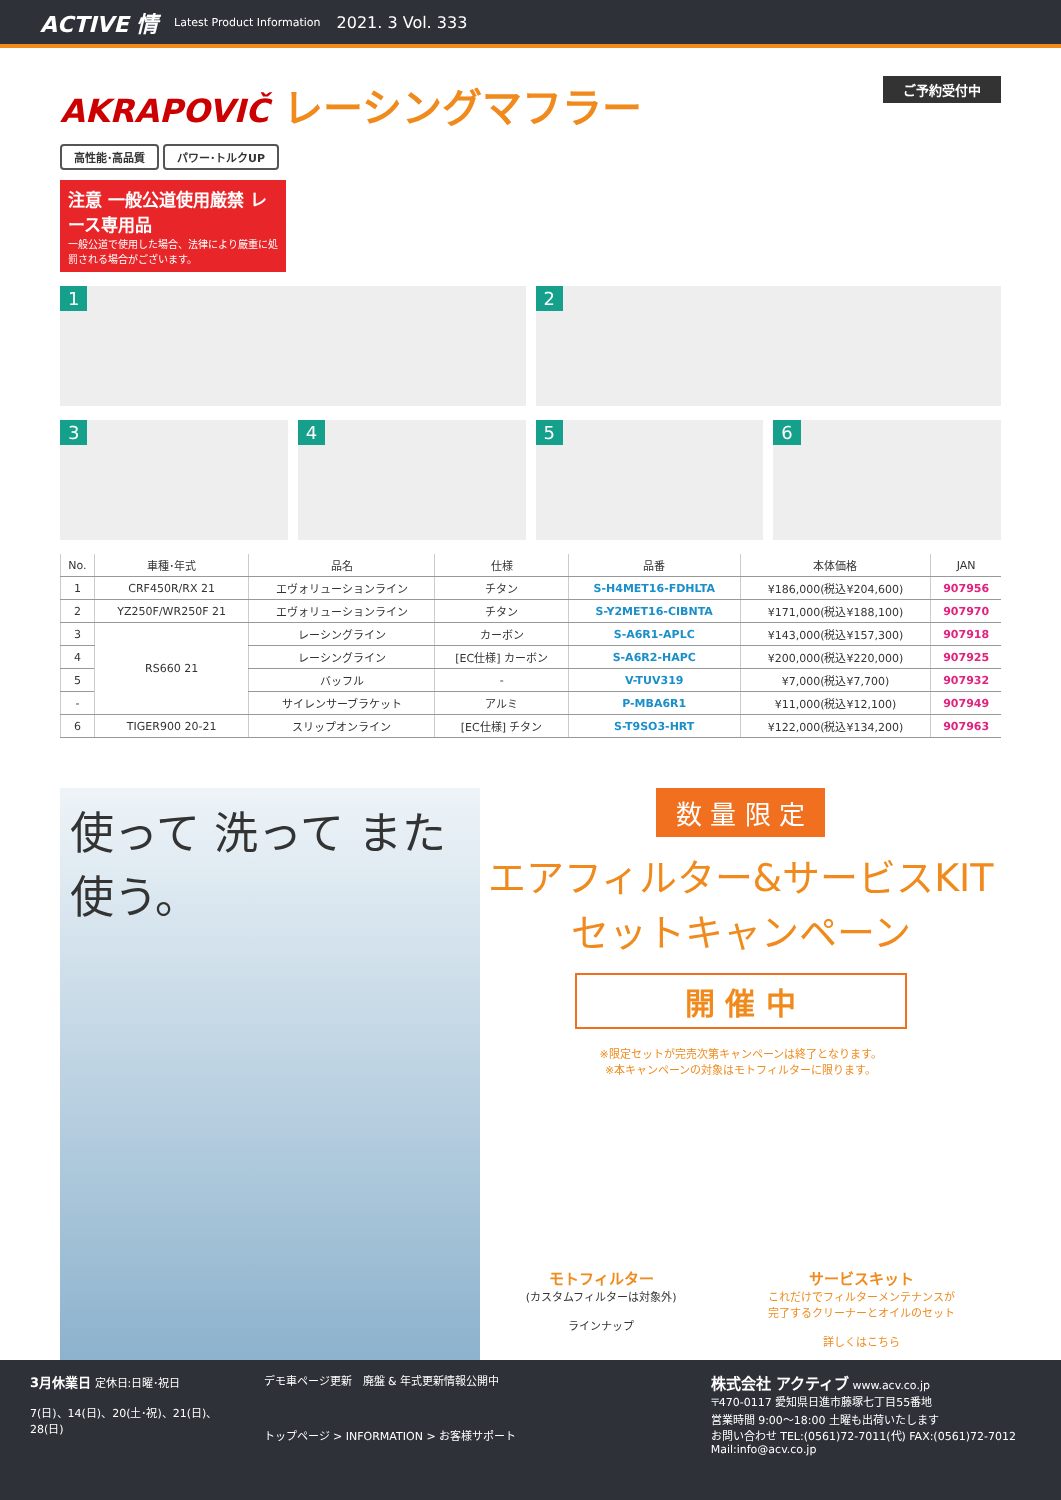ACTIVE 情 Latest Product Information 2021. 3 Vol. 333
AKRAPOVIČ レーシングマフラー ご予約受付中
高性能･高品質 パワー･トルクUP
注意 一般公道使用厳禁 レース専用品
一般公道で使用した場合、法律により厳重に処罰される場合がございます。
1 2
3 4 5 6
| No. | 車種･年式 | 品名 | 仕様 | 品番 | 本体価格 | JAN |
| --- | --- | --- | --- | --- | --- | --- |
| 1 | CRF450R/RX 21 | エヴォリューションライン | チタン | S-H4MET16-FDHLTA | ¥186,000(税込¥204,600) | 907956 |
| 2 | YZ250F/WR250F 21 | エヴォリューションライン | チタン | S-Y2MET16-CIBNTA | ¥171,000(税込¥188,100) | 907970 |
| 3 | RS660 21 | レーシングライン | カーボン | S-A6R1-APLC | ¥143,000(税込¥157,300) | 907918 |
| 4 | | レーシングライン | [EC仕様] カーボン | S-A6R2-HAPC | ¥200,000(税込¥220,000) | 907925 |
| 5 | | バッフル | - | V-TUV319 | ¥7,000(税込¥7,700) | 907932 |
| - | | サイレンサーブラケット | アルミ | P-MBA6R1 | ¥11,000(税込¥12,100) | 907949 |
| 6 | TIGER900 20-21 | スリップオンライン | [EC仕様] チタン | S-T9SO3-HRT | ¥122,000(税込¥134,200) | 907963 |
使って 洗って また使う。
数 量 限 定
エアフィルター&サービスKIT
セットキャンペーン
開 催 中
※限定セットが完売次第キャンペーンは終了となります。
※本キャンペーンの対象はモトフィルターに限ります。
モトフィルター
(カスタムフィルターは対象外)
ラインナップ
サービスキット
これだけでフィルターメンテナンスが
完了するクリーナーとオイルのセット
詳しくはこちら
3月休業日 定休日:日曜･祝日
7(日)、14(日)、20(土･祝)、21(日)、28(日)
デモ車ページ更新　廃盤 & 年式更新情報公開中
トップページ > INFORMATION > お客様サポート
株式会社 アクティブ www.acv.co.jp
〒470-0117 愛知県日進市藤塚七丁目55番地
営業時間 9:00〜18:00 土曜も出荷いたします
お問い合わせ TEL:(0561)72-7011(代) FAX:(0561)72-7012 Mail:info@acv.co.jp